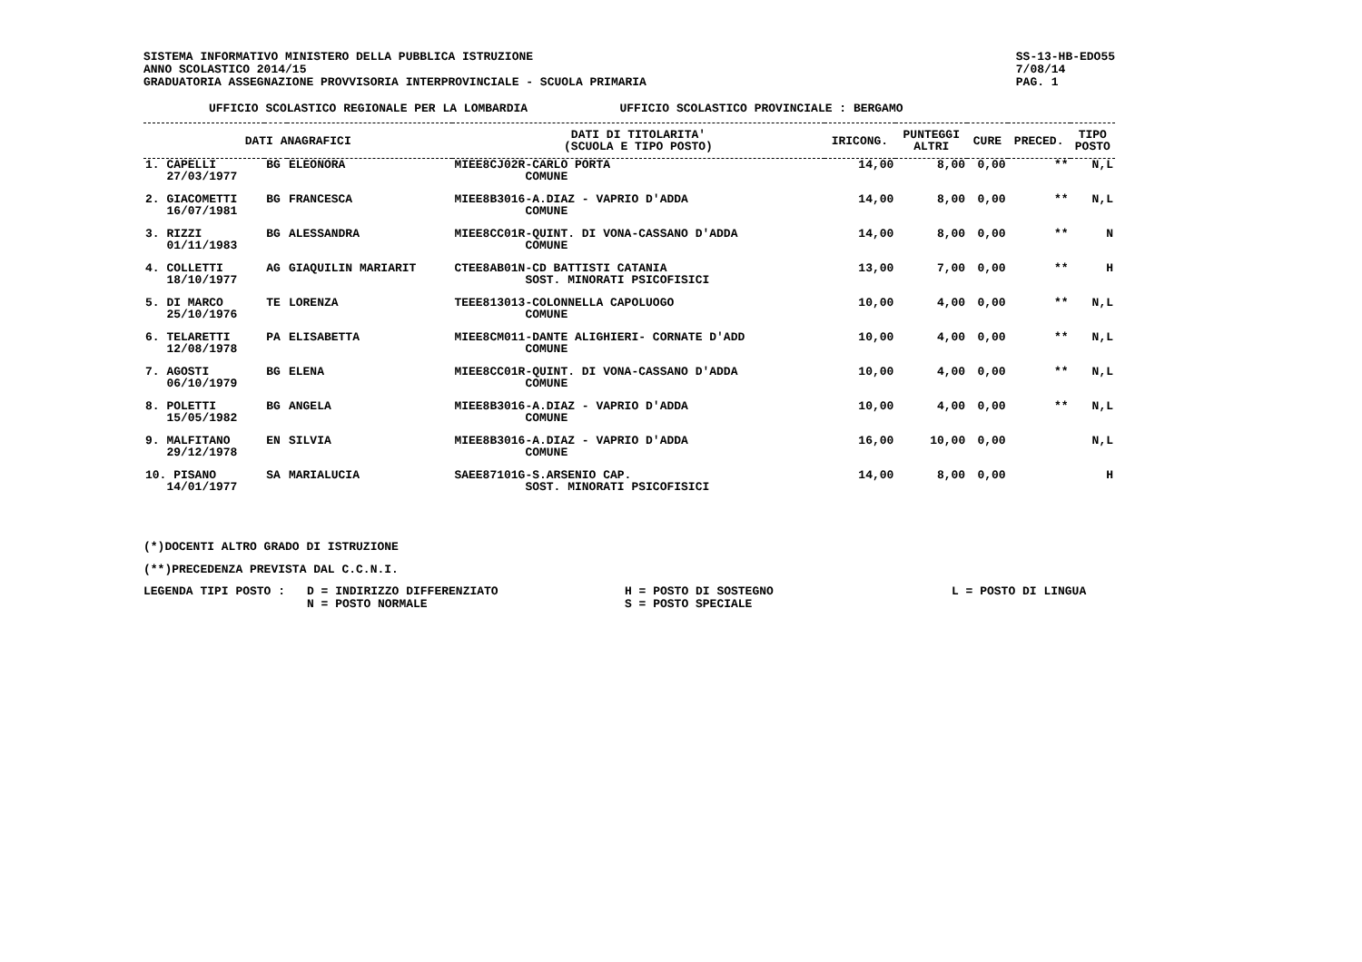SISTEMA INFORMATIVO MINISTERO DELLA PUBBLICA ISTRUZIONE
ANNO SCOLASTICO 2014/15
GRADUATORIA ASSEGNAZIONE PROVVISORIA INTERPROVINCIALE - SCUOLA PRIMARIA
SS-13-HB-EDO55
7/08/14
PAG. 1
UFFICIO SCOLASTICO REGIONALE PER LA LOMBARDIA UFFICIO SCOLASTICO PROVINCIALE : BERGAMO
| DATI ANAGRAFICI | | | DATI DI TITOLARITA' (SCUOLA E TIPO POSTO) | IRICONG. | PUNTEGGI ALTRI | CURE | PRECED. | TIPO POSTO |
| --- | --- | --- | --- | --- | --- | --- | --- | --- |
| 1. CAPELLI 27/03/1977 | BG | ELEONORA | MIEE8CJ02R-CARLO PORTA COMUNE | 14,00 | 8,00 | 0,00 | ** | N,L |
| 2. GIACOMETTI 16/07/1981 | BG | FRANCESCA | MIEE8B3016-A.DIAZ - VAPRIO D'ADDA COMUNE | 14,00 | 8,00 | 0,00 | ** | N,L |
| 3. RIZZI 01/11/1983 | BG | ALESSANDRA | MIEE8CC01R-QUINT. DI VONA-CASSANO D'ADDA COMUNE | 14,00 | 8,00 | 0,00 | ** | N |
| 4. COLLETTI 18/10/1977 | AG | GIAQUILIN MARIARIT | CTEE8AB01N-CD BATTISTI CATANIA SOST. MINORATI PSICOFISICI | 13,00 | 7,00 | 0,00 | ** | H |
| 5. DI MARCO 25/10/1976 | TE | LORENZA | TEEE813013-COLONNELLA CAPOLUOGO COMUNE | 10,00 | 4,00 | 0,00 | ** | N,L |
| 6. TELARETTI 12/08/1978 | PA | ELISABETTA | MIEE8CM011-DANTE ALIGHIERI- CORNATE D'ADD COMUNE | 10,00 | 4,00 | 0,00 | ** | N,L |
| 7. AGOSTI 06/10/1979 | BG | ELENA | MIEE8CC01R-QUINT. DI VONA-CASSANO D'ADDA COMUNE | 10,00 | 4,00 | 0,00 | ** | N,L |
| 8. POLETTI 15/05/1982 | BG | ANGELA | MIEE8B3016-A.DIAZ - VAPRIO D'ADDA COMUNE | 10,00 | 4,00 | 0,00 | ** | N,L |
| 9. MALFITANO 29/12/1978 | EN | SILVIA | MIEE8B3016-A.DIAZ - VAPRIO D'ADDA COMUNE | 16,00 | 10,00 | 0,00 | | N,L |
| 10. PISANO 14/01/1977 | SA | MARIALUCIA | SAEE87101G-S.ARSENIO CAP. SOST. MINORATI PSICOFISICI | 14,00 | 8,00 | 0,00 | | H |
(*)DOCENTI ALTRO GRADO DI ISTRUZIONE
(**)PRECEDENZA PREVISTA DAL C.C.N.I.
LEGENDA TIPI POSTO : D = INDIRIZZO DIFFERENZIATO
N = POSTO NORMALE
H = POSTO DI SOSTEGNO
S = POSTO SPECIALE
L = POSTO DI LINGUA